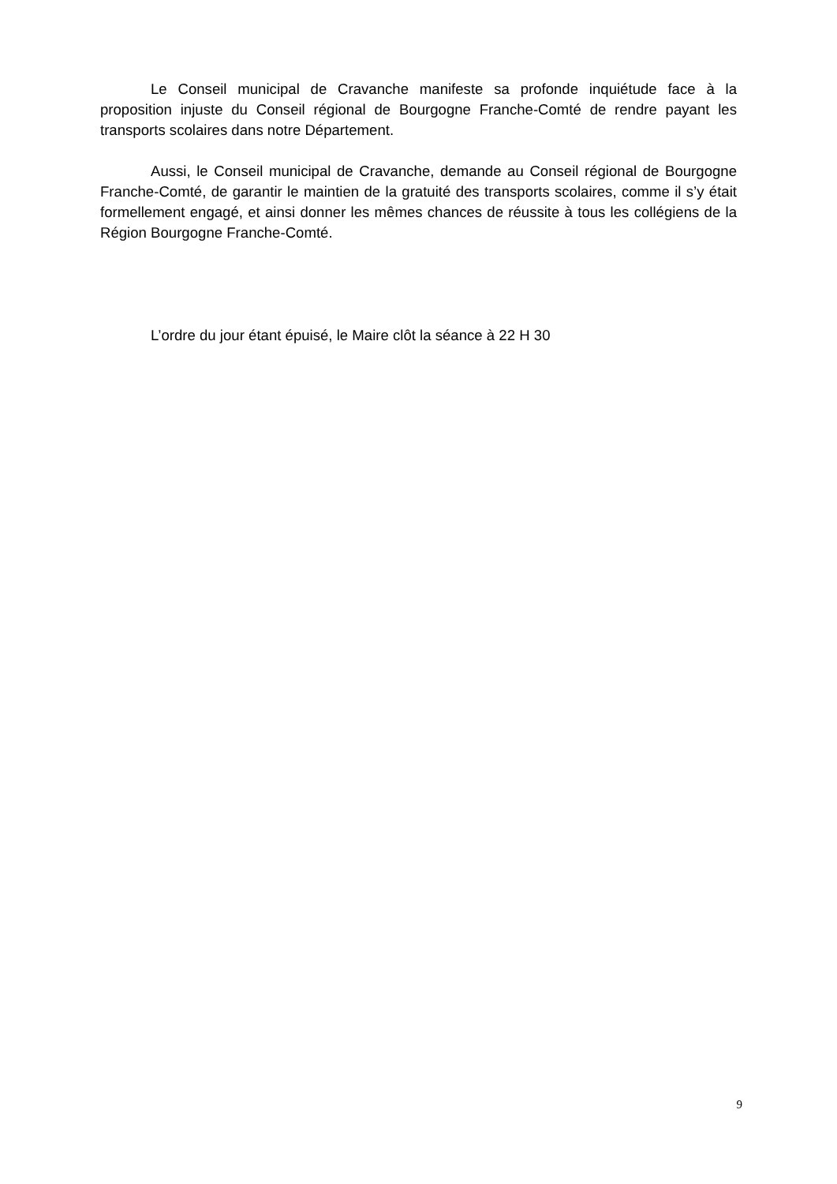Le Conseil municipal de Cravanche manifeste sa profonde inquiétude face à la proposition injuste du Conseil régional de Bourgogne Franche-Comté de rendre payant les transports scolaires dans notre Département.
Aussi, le Conseil municipal de Cravanche, demande au Conseil régional de Bourgogne Franche-Comté, de garantir le maintien de la gratuité des transports scolaires, comme il s’y était formellement engagé, et ainsi donner les mêmes chances de réussite à tous les collégiens de la Région Bourgogne Franche-Comté.
L’ordre du jour étant épuisé, le Maire clôt la séance à 22 H 30
9